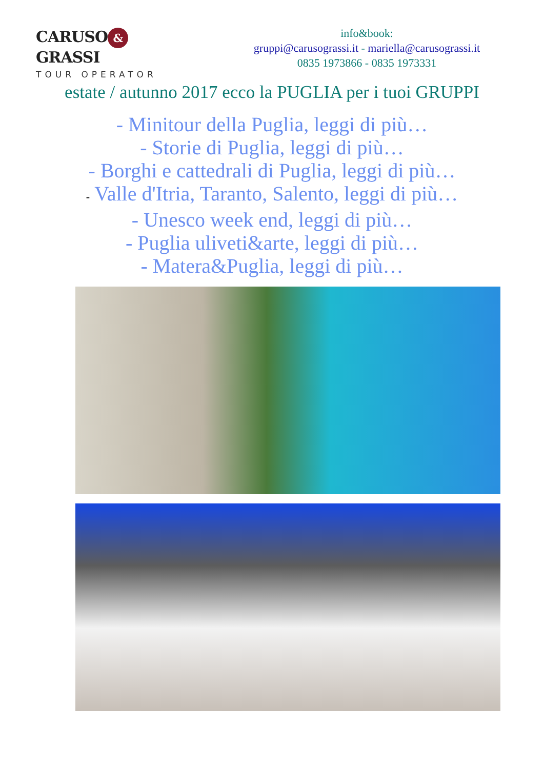CARUSO & GRASSI
TOUR OPERATOR
info&book:
gruppi@carusograssi.it - mariella@carusograssi.it
0835 1973866 - 0835 1973331
estate / autunno 2017 ecco la PUGLIA per i tuoi GRUPPI
- Minitour della Puglia, leggi di più…
- Storie di Puglia, leggi di più…
- Borghi e cattedrali di Puglia, leggi di più…
- Valle d'Itria, Taranto, Salento, leggi di più…
- Unesco week end, leggi di più…
- Puglia uliveti&arte, leggi di più…
- Matera&Puglia, leggi di più…